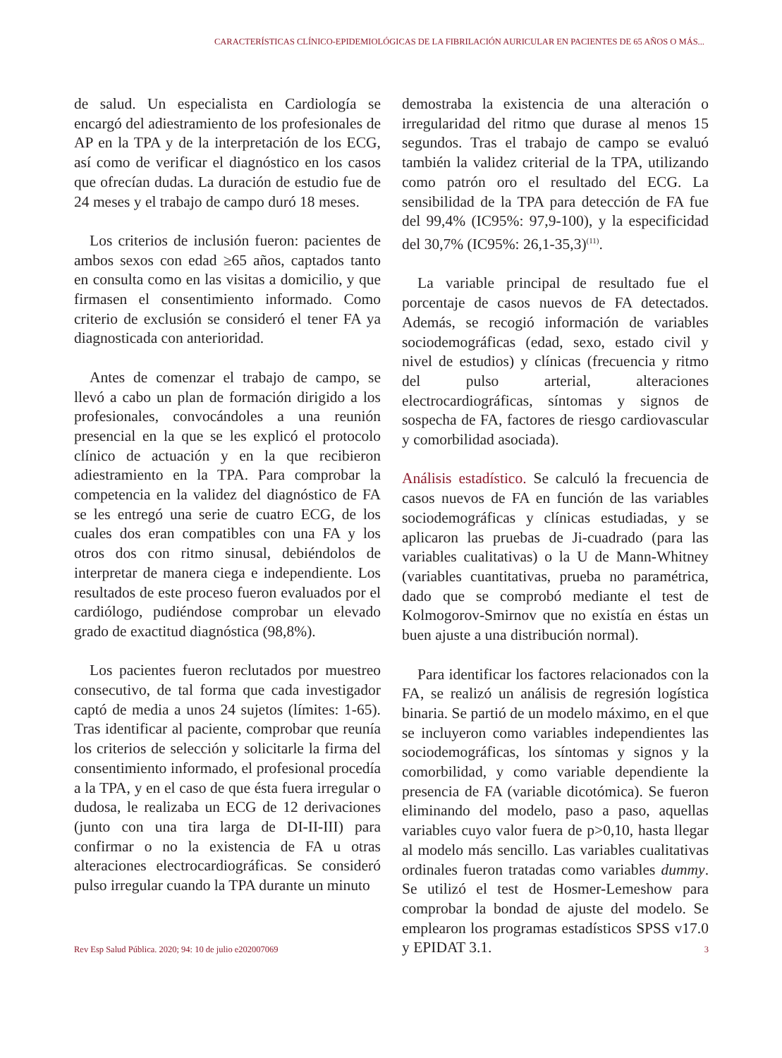CARACTERÍSTICAS CLÍNICO-EPIDEMIOLÓGICAS DE LA FIBRILACIÓN AURICULAR EN PACIENTES DE 65 AÑOS O MÁS...
de salud. Un especialista en Cardiología se encargó del adiestramiento de los profesionales de AP en la TPA y de la interpretación de los ECG, así como de verificar el diagnóstico en los casos que ofrecían dudas. La duración de estudio fue de 24 meses y el trabajo de campo duró 18 meses.
Los criterios de inclusión fueron: pacientes de ambos sexos con edad ≥65 años, captados tanto en consulta como en las visitas a domicilio, y que firmasen el consentimiento informado. Como criterio de exclusión se consideró el tener FA ya diagnosticada con anterioridad.
Antes de comenzar el trabajo de campo, se llevó a cabo un plan de formación dirigido a los profesionales, convocándoles a una reunión presencial en la que se les explicó el protocolo clínico de actuación y en la que recibieron adiestramiento en la TPA. Para comprobar la competencia en la validez del diagnóstico de FA se les entregó una serie de cuatro ECG, de los cuales dos eran compatibles con una FA y los otros dos con ritmo sinusal, debiéndolos de interpretar de manera ciega e independiente. Los resultados de este proceso fueron evaluados por el cardiólogo, pudiéndose comprobar un elevado grado de exactitud diagnóstica (98,8%).
Los pacientes fueron reclutados por muestreo consecutivo, de tal forma que cada investigador captó de media a unos 24 sujetos (límites: 1-65). Tras identificar al paciente, comprobar que reunía los criterios de selección y solicitarle la firma del consentimiento informado, el profesional procedía a la TPA, y en el caso de que ésta fuera irregular o dudosa, le realizaba un ECG de 12 derivaciones (junto con una tira larga de DI-II-III) para confirmar o no la existencia de FA u otras alteraciones electrocardiográficas. Se consideró pulso irregular cuando la TPA durante un minuto
demostraba la existencia de una alteración o irregularidad del ritmo que durase al menos 15 segundos. Tras el trabajo de campo se evaluó también la validez criterial de la TPA, utilizando como patrón oro el resultado del ECG. La sensibilidad de la TPA para detección de FA fue del 99,4% (IC95%: 97,9-100), y la especificidad del 30,7% (IC95%: 26,1-35,3)<sup>(11)</sup>.
La variable principal de resultado fue el porcentaje de casos nuevos de FA detectados. Además, se recogió información de variables sociodemográficas (edad, sexo, estado civil y nivel de estudios) y clínicas (frecuencia y ritmo del pulso arterial, alteraciones electrocardiográficas, síntomas y signos de sospecha de FA, factores de riesgo cardiovascular y comorbilidad asociada).
Análisis estadístico. Se calculó la frecuencia de casos nuevos de FA en función de las variables sociodemográficas y clínicas estudiadas, y se aplicaron las pruebas de Ji-cuadrado (para las variables cualitativas) o la U de Mann-Whitney (variables cuantitativas, prueba no paramétrica, dado que se comprobó mediante el test de Kolmogorov-Smirnov que no existía en éstas un buen ajuste a una distribución normal).
Para identificar los factores relacionados con la FA, se realizó un análisis de regresión logística binaria. Se partió de un modelo máximo, en el que se incluyeron como variables independientes las sociodemográficas, los síntomas y signos y la comorbilidad, y como variable dependiente la presencia de FA (variable dicotómica). Se fueron eliminando del modelo, paso a paso, aquellas variables cuyo valor fuera de p>0,10, hasta llegar al modelo más sencillo. Las variables cualitativas ordinales fueron tratadas como variables dummy. Se utilizó el test de Hosmer-Lemeshow para comprobar la bondad de ajuste del modelo. Se emplearon los programas estadísticos SPSS v17.0 y EPIDAT 3.1.
Rev Esp Salud Pública. 2020; 94: 10 de julio e202007069 3